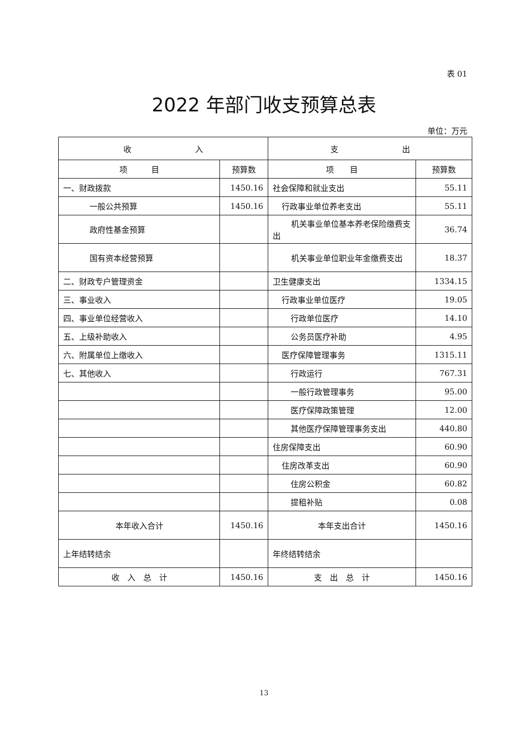表 01
2022 年部门收支预算总表
单位：万元
| 收 入 | | 支 出 | |
| --- | --- | --- | --- |
| 项 目 | 预算数 | 项 目 | 预算数 |
| 一、财政拨款 | 1450.16 | 社会保障和就业支出 | 55.11 |
| 一般公共预算 | 1450.16 | 行政事业单位养老支出 | 55.11 |
| 政府性基金预算 | | 机关事业单位基本养老保险缴费支出 | 36.74 |
| 国有资本经营预算 | | 机关事业单位职业年金缴费支出 | 18.37 |
| 二、财政专户管理资金 | | 卫生健康支出 | 1334.15 |
| 三、事业收入 | | 行政事业单位医疗 | 19.05 |
| 四、事业单位经营收入 | | 行政单位医疗 | 14.10 |
| 五、上级补助收入 | | 公务员医疗补助 | 4.95 |
| 六、附属单位上缴收入 | | 医疗保障管理事务 | 1315.11 |
| 七、其他收入 | | 行政运行 | 767.31 |
| | | 一般行政管理事务 | 95.00 |
| | | 医疗保障政策管理 | 12.00 |
| | | 其他医疗保障管理事务支出 | 440.80 |
| | | 住房保障支出 | 60.90 |
| | | 住房改革支出 | 60.90 |
| | | 住房公积金 | 60.82 |
| | | 提租补贴 | 0.08 |
| 本年收入合计 | 1450.16 | 本年支出合计 | 1450.16 |
| 上年结转结余 | | 年终结转结余 | |
| 收 入 总 计 | 1450.16 | 支 出 总 计 | 1450.16 |
13